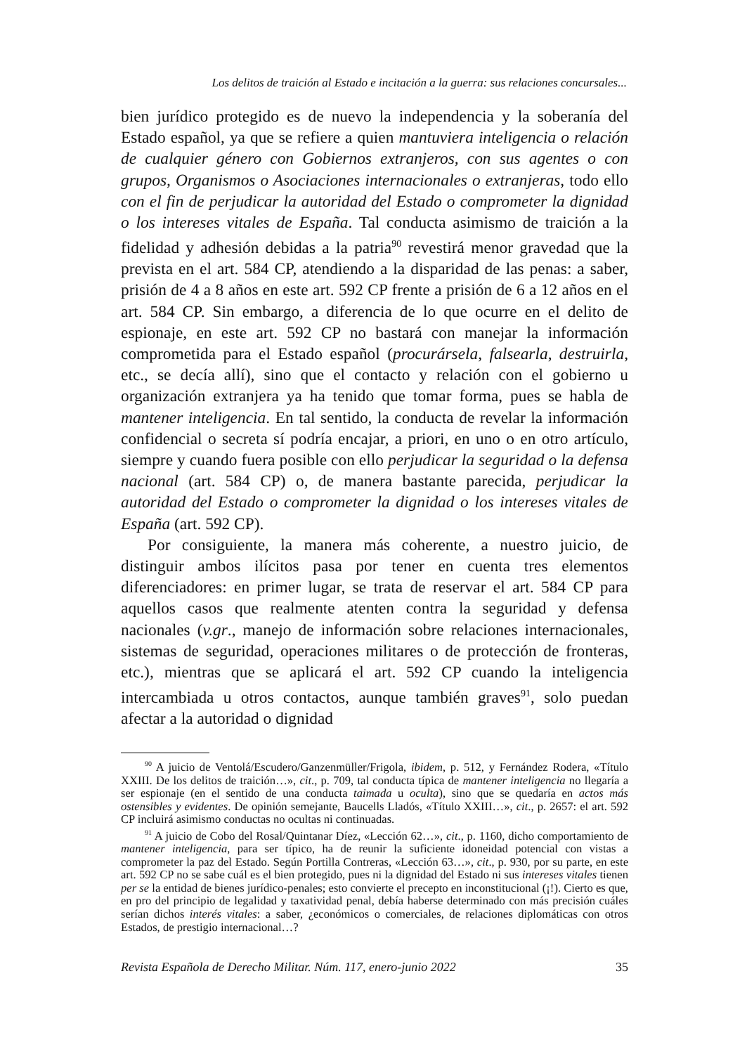Los delitos de traición al Estado e incitación a la guerra: sus relaciones concursales...
bien jurídico protegido es de nuevo la independencia y la soberanía del Estado español, ya que se refiere a quien mantuviera inteligencia o relación de cualquier género con Gobiernos extranjeros, con sus agentes o con grupos, Organismos o Asociaciones internacionales o extranjeras, todo ello con el fin de perjudicar la autoridad del Estado o comprometer la dignidad o los intereses vitales de España. Tal conducta asimismo de traición a la fidelidad y adhesión debidas a la patria<sup>90</sup> revestirá menor gravedad que la prevista en el art. 584 CP, atendiendo a la disparidad de las penas: a saber, prisión de 4 a 8 años en este art. 592 CP frente a prisión de 6 a 12 años en el art. 584 CP. Sin embargo, a diferencia de lo que ocurre en el delito de espionaje, en este art. 592 CP no bastará con manejar la información comprometida para el Estado español (procurársela, falsearla, destruirla, etc., se decía allí), sino que el contacto y relación con el gobierno u organización extranjera ya ha tenido que tomar forma, pues se habla de mantener inteligencia. En tal sentido, la conducta de revelar la información confidencial o secreta sí podría encajar, a priori, en uno o en otro artículo, siempre y cuando fuera posible con ello perjudicar la seguridad o la defensa nacional (art. 584 CP) o, de manera bastante parecida, perjudicar la autoridad del Estado o comprometer la dignidad o los intereses vitales de España (art. 592 CP).
Por consiguiente, la manera más coherente, a nuestro juicio, de distinguir ambos ilícitos pasa por tener en cuenta tres elementos diferenciadores: en primer lugar, se trata de reservar el art. 584 CP para aquellos casos que realmente atenten contra la seguridad y defensa nacionales (v.gr., manejo de información sobre relaciones internacionales, sistemas de seguridad, operaciones militares o de protección de fronteras, etc.), mientras que se aplicará el art. 592 CP cuando la inteligencia intercambiada u otros contactos, aunque también graves<sup>91</sup>, solo puedan afectar a la autoridad o dignidad
<sup>90</sup> A juicio de Ventolá/Escudero/Ganzenmüller/Frigola, ibidem, p. 512, y Fernández Rodera, «Título XXIII. De los delitos de traición…», cit., p. 709, tal conducta típica de mantener inteligencia no llegaría a ser espionaje (en el sentido de una conducta taimada u oculta), sino que se quedaría en actos más ostensibles y evidentes. De opinión semejante, Baucells Lladós, «Título XXIII…», cit., p. 2657: el art. 592 CP incluirá asimismo conductas no ocultas ni continuadas.
<sup>91</sup> A juicio de Cobo del Rosal/Quintanar Díez, «Lección 62…», cit., p. 1160, dicho comportamiento de mantener inteligencia, para ser típico, ha de reunir la suficiente idoneidad potencial con vistas a comprometer la paz del Estado. Según Portilla Contreras, «Lección 63…», cit., p. 930, por su parte, en este art. 592 CP no se sabe cuál es el bien protegido, pues ni la dignidad del Estado ni sus intereses vitales tienen per se la entidad de bienes jurídico-penales; esto convierte el precepto en inconstitucional (¡!). Cierto es que, en pro del principio de legalidad y taxatividad penal, debía haberse determinado con más precisión cuáles serían dichos interés vitales: a saber, ¿económicos o comerciales, de relaciones diplomáticas con otros Estados, de prestigio internacional…?
Revista Española de Derecho Militar. Núm. 117, enero-junio 2022 35